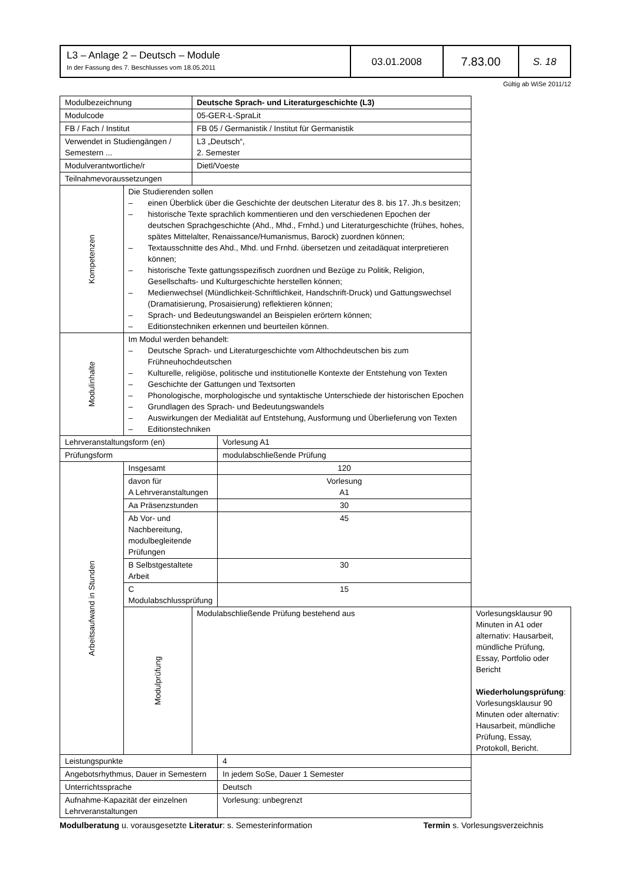| L3 – Anlage 2 – Deutsch – Module In der Fassung des 7. Beschlusses vom 18.05.2011 | 03.01.2008 | 7.83.00 | S. 18 |
Gültig ab WiSe 2011/12
| Modulbezeichnung | | Deutsche Sprach- und Literaturgeschichte (L3) | | |
| Modulcode | | 05-GER-L-SpraLit | | |
| FB / Fach / Institut | | FB 05 / Germanistik / Institut für Germanistik | | |
| Verwendet in Studiengängen / Semestern ... | | L3 „Deutsch“, 2. Semester | | |
| Modulverantwortliche/r | | Dietl/Voeste | | |
| Teilnahmevoraussetzungen | | | | |
| Kompetenzen | Die Studierenden sollen – einen Überblick über die Geschichte der deutschen Literatur des 8. bis 17. Jh.s besitzen; – historische Texte sprachlich kommentieren und den verschiedenen Epochen der deutschen Sprachgeschichte (Ahd., Mhd., Frnhd.) und Literaturgeschichte (frühes, hohes, spätes Mittelalter, Renaissance/Humanismus, Barock) zuordnen können; – Textausschnitte des Ahd., Mhd. und Frnhd. übersetzen und zeitadäquat interpretieren können; – historische Texte gattungsspezifisch zuordnen und Bezüge zu Politik, Religion, Gesellschafts- und Kulturgeschichte herstellen können; – Medienwechsel (Mündlichkeit-Schriftlichkeit, Handschrift-Druck) und Gattungswechsel (Dramatisierung, Prosaisierung) reflektieren können; – Sprach- und Bedeutungswandel an Beispielen erörtern können; – Editionstechniken erkennen und beurteilen können. | | | |
| Modulinhalte | Im Modul werden behandelt: – Deutsche Sprach- und Literaturgeschichte vom Althochdeutschen bis zum Frühneuhochdeutschen – Kulturelle, religiöse, politische und institutionelle Kontexte der Entstehung von Texten – Geschichte der Gattungen und Textsorten – Phonologische, morphologische und syntaktische Unterschiede der historischen Epochen – Grundlagen des Sprach- und Bedeutungswandels – Auswirkungen der Medialität auf Entstehung, Ausformung und Überlieferung von Texten – Editionstechniken | | | |
| Lehrveranstaltungsform (en) | | | Vorlesung A1 | |
| Prüfungsform | | | modulabschließende Prüfung | |
| Arbeitsaufwand in Stunden | Insgesamt | | 120 | |
| | davon für A Lehrveranstaltungen | | Vorlesung A1 | |
| | Aa Präsenzstunden | | 30 | |
| | Ab Vor- und Nachbereitung, modulbegleitende Prüfungen | | 45 | |
| | B Selbstgestaltete Arbeit | | 30 | |
| | C Modulabschlussprüfung | | 15 | |
| | Modulprüfung | Modulabschließende Prüfung bestehend aus | | Vorlesungsklausur 90 Minuten in A1 oder alternativ: Hausarbeit, mündliche Prüfung, Essay, Portfolio oder Bericht Wiederholungsprüfung : Vorlesungsklausur 90 Minuten oder alternativ: Hausarbeit, mündliche Prüfung, Essay, Protokoll, Bericht. |
| Leistungspunkte | | | 4 | |
| Angebotsrhythmus, Dauer in Semestern | | | In jedem SoSe, Dauer 1 Semester | |
| Unterrichtssprache | | | Deutsch | |
| Aufnahme-Kapazität der einzelnen Lehrveranstaltungen | | | Vorlesung: unbegrenzt | |
Modulberatung u. vorausgesetzte Literatur: s. Semesterinformation Termin s. Vorlesungsverzeichnis